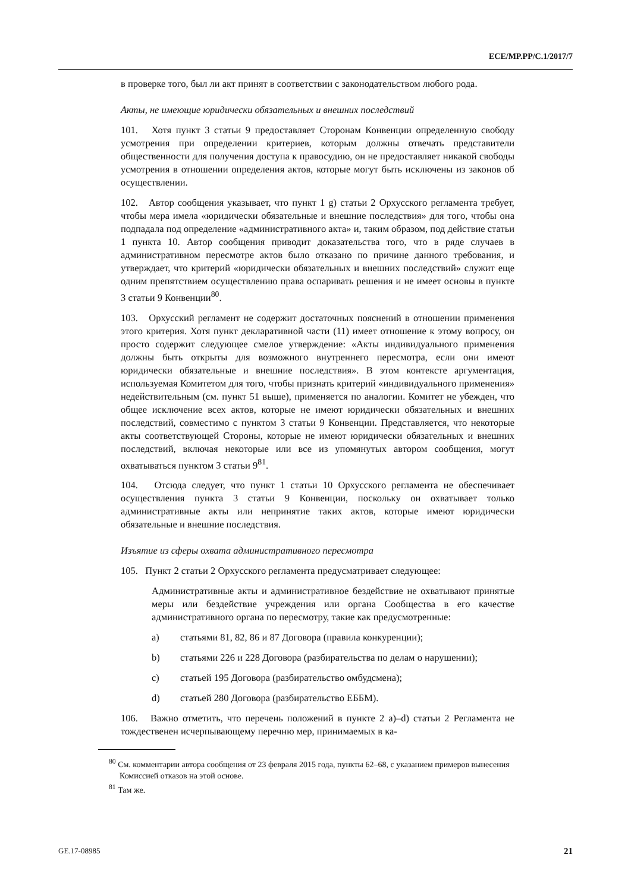ECE/MP.PP/C.1/2017/7
в проверке того, был ли акт принят в соответствии с законодательством любого рода.
Акты, не имеющие юридически обязательных и внешних последствий
101. Хотя пункт 3 статьи 9 предоставляет Сторонам Конвенции определенную свободу усмотрения при определении критериев, которым должны отвечать представители общественности для получения доступа к правосудию, он не предоставляет никакой свободы усмотрения в отношении определения актов, которые могут быть исключены из законов об осуществлении.
102. Автор сообщения указывает, что пункт 1 g) статьи 2 Орхусского регламента требует, чтобы мера имела «юридически обязательные и внешние последствия» для того, чтобы она подпадала под определение «административного акта» и, таким образом, под действие статьи 1 пункта 10. Автор сообщения приводит доказательства того, что в ряде случаев в административном пересмотре актов было отказано по причине данного требования, и утверждает, что критерий «юридически обязательных и внешних последствий» служит еще одним препятствием осуществлению права оспаривать решения и не имеет основы в пункте 3 статьи 9 Конвенции<sup>80</sup>.
103. Орхусский регламент не содержит достаточных пояснений в отношении применения этого критерия. Хотя пункт декларативной части (11) имеет отношение к этому вопросу, он просто содержит следующее смелое утверждение: «Акты индивидуального применения должны быть открыты для возможного внутреннего пересмотра, если они имеют юридически обязательные и внешние последствия». В этом контексте аргументация, используемая Комитетом для того, чтобы признать критерий «индивидуального применения» недействительным (см. пункт 51 выше), применяется по аналогии. Комитет не убежден, что общее исключение всех актов, которые не имеют юридически обязательных и внешних последствий, совместимо с пунктом 3 статьи 9 Конвенции. Представляется, что некоторые акты соответствующей Стороны, которые не имеют юридически обязательных и внешних последствий, включая некоторые или все из упомянутых автором сообщения, могут охватываться пунктом 3 статьи 9<sup>81</sup>.
104. Отсюда следует, что пункт 1 статьи 10 Орхусского регламента не обеспечивает осуществления пункта 3 статьи 9 Конвенции, поскольку он охватывает только административные акты или непринятие таких актов, которые имеют юридически обязательные и внешние последствия.
Изъятие из сферы охвата административного пересмотра
105. Пункт 2 статьи 2 Орхусского регламента предусматривает следующее:
Административные акты и административное бездействие не охватывают принятые меры или бездействие учреждения или органа Сообщества в его качестве административного органа по пересмотру, такие как предусмотренные:
a) статьями 81, 82, 86 и 87 Договора (правила конкуренции);
b) статьями 226 и 228 Договора (разбирательства по делам о нарушении);
c) статьей 195 Договора (разбирательство омбудсмена);
d) статьей 280 Договора (разбирательство ЕББМ).
106. Важно отметить, что перечень положений в пункте 2 a)–d) статьи 2 Регламента не тождественен исчерпывающему перечню мер, принимаемых в ка-
<sup>80</sup> См. комментарии автора сообщения от 23 февраля 2015 года, пункты 62–68, с указанием примеров вынесения Комиссией отказов на этой основе.
<sup>81</sup> Там же.
GE.17-08985 21